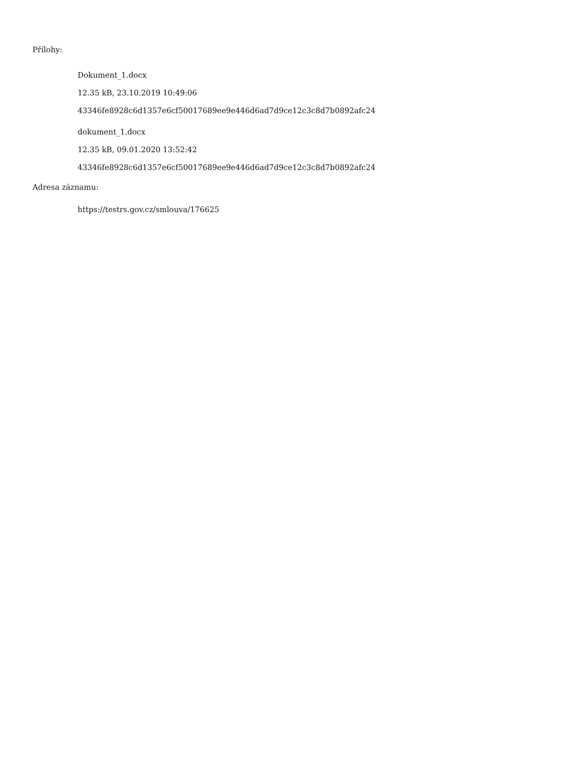Přílohy:
Dokument_1.docx
12.35 kB, 23.10.2019 10:49:06
43346fe8928c6d1357e6cf50017689ee9e446d6ad7d9ce12c3c8d7b0892afc24
dokument_1.docx
12.35 kB, 09.01.2020 13:52:42
43346fe8928c6d1357e6cf50017689ee9e446d6ad7d9ce12c3c8d7b0892afc24
Adresa záznamu:
https://testrs.gov.cz/smlouva/176625